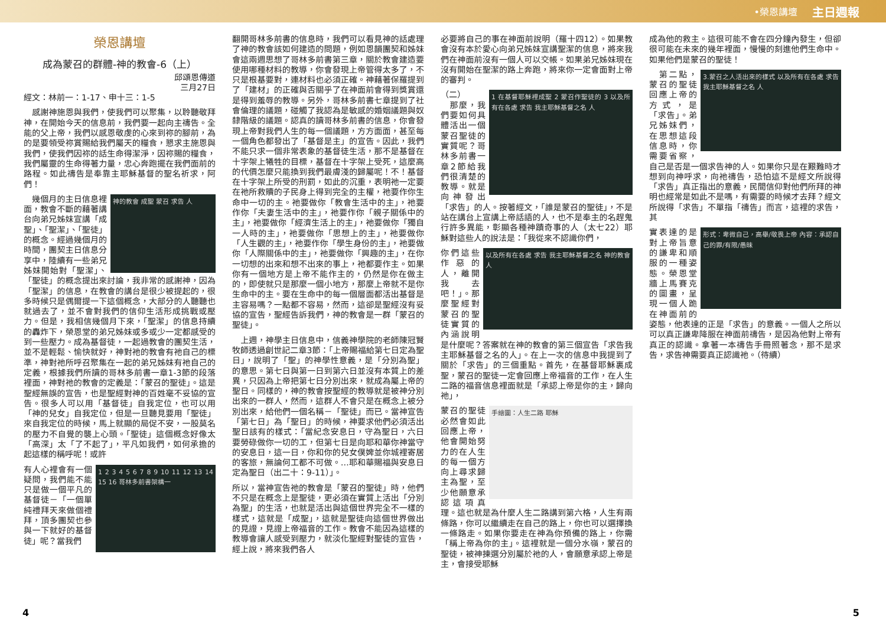•榮恩講壇 主日週報
榮恩講壇
成為蒙召的群體-神的教會-6（上）
邱頌恩傳道
三月27日
經文：林前一：1-17、申十三：1-5
　感謝神施恩與我們，使我們可以聚集，以聆聽敬拜神，在開始今天的信息前，我們要一起向主禱告。全能的父上帝，我們以感恩敬虔的心來到祢的腳前，為的是要領受祢賞賜給我們屬天的糧食，懇求主施恩與我們，使我們因祢的話生命得潔淨，因祢賜的糧食，我們屬靈的生命得著力量，忠心奔跑擺在我們面前的路程。如此禱告是奉靠主耶穌基督的聖名祈求，阿們！
神的教會 成聖 蒙召 求告 人
　幾個月的主日信息裡面，教會不斷的藉著講台向弟兄姊妹宣講「成聖」、「聖潔」、「聖徒」的概念。經過幾個月的時間，團契主日信息分享中，陸續有一些弟兄姊妹開始對「聖潔」、「聖徒」的概念提出來討論，我非常的感謝神，因為「聖潔」的信息，在教會的講台是很少被提起的，很多時候只是偶爾提一下這個概念，大部分的人聽聽也就過去了，並不會對我們的信仰生活形成挑戰或壓力。但是，我相信幾個月下來，「聖潔」的信息持續的轟炸下，榮恩堂的弟兄姊妹或多或少一定都感受的到一些壓力。成為基督徒，一起過教會的團契生活，並不是輕鬆、愉快就好，神對祂的教會有祂自己的標準，神對祂所呼召聚集在一起的弟兄姊妹有祂自己的定義，根據我們所讀的哥林多前書一章1-3節的段落裡面，神對祂的教會的定義是：「蒙召的聖徒」。這是聖經無誤的宣告，也是聖經對神的百姓毫不妥協的宣告。很多人可以用「基督徒」自我定位，也可以用「神的兒女」自我定位，但是一旦聽見要用「聖徒」來自我定位的時候，馬上就顯的局促不安，一股莫名的壓力不自覺的襲上心頭。「聖徒」這個概念好像太「高深」太「了不起了」，平凡如我們，如何承擔的起這樣的稱呼呢！或許
1 2 3 4 5 6 7 8 9 10 11 12 13 14 15 16 哥林多前書架構一
有人心裡會有一個疑問，我們能不能只是做一個平凡的基督徒－「一個單純禮拜天來做個禮拜，頂多團契也參與一下就好的基督徒」呢？當我們
翻開哥林多前書的信息時，我們可以看見神的話處理了神的教會該如何建造的問題，例如恩韻團契和姊妹會這兩週思想了哥林多前書第三章，關於教會建造要使用哪種材料的教導，你會發現上帝管得太多了，不只是根基要對，連材料也必須正確。神藉著保羅提到了「建材」的正確與否關乎了在神面前會得到獎賞還是得到羞辱的教導。另外，哥林多前書七章提到了社會倫理的議題，碰觸了我認為是敏感的婚姻議題與奴隸階級的議題。認真的讀哥林多前書的信息，你會發現上帝對我們人生的每一個議題，方方面面，甚至每一個角色都發出了「基督是主」的宣告。因此，我們不能只求一個非常表象的基督徒生活，那不是基督在十字架上犧牲的目標，基督在十字架上受死，這麼高的代價怎麼只能換到我們最膚淺的歸屬呢！不！基督在十字架上所受的刑罰，如此的沉重，表明祂一定要在祂所救贖的子民身上得到完全的主權，祂要作你生命中一切的主。祂要做你「教會生活中的主」，祂要作你「夫妻生活中的主」，祂要作你「親子關係中的主」，祂要做你「經濟生活上的主」，祂要做你「獨自一人時的主」，祂要做你「思想上的主」，祂要做你「人生觀的主」，祂要作你「學生身份的主」，祂要做你「人際關係中的主」，祂要做你「興趣的主」，在你一切想的出來和想不出來的事上，祂都要作主。如果你有一個地方是上帝不能作主的，仍然是你在做主的，即使就只是那麼一個小地方，那麼上帝就不是你生命中的主。要在生命中的每一個層面都活出基督是主容易嗎？一點都不容易，然而，這卻是聖經沒有妥協的宣告，聖經告訴我們，神的教會是一群「蒙召的聖徒」。
　上週，神學主日信息中，信義神學院的老師陳冠賢牧師透過創世記二章3節：「上帝賜福給第七日定為聖日」，說明了「聖」的神學性意義，是「分別為聖」的意思。第七日與第一日到第六日並沒有本質上的差異，只因為上帝把第七日分別出來，就成為屬上帝的聖日。同樣的，神的教會按聖經的教導就是被神分別出來的一群人，然而，這群人不會只是在概念上被分別出來，給他們一個名稱－「聖徒」而已。當神宣告「第七日」為「聖日」的時候，神要求他們必須活出聖日該有的樣式：「當紀念安息日，守為聖日，六日要勞碌做你一切的工，但第七日是向耶和華你神當守的安息日，這一日，你和你的兒女僕婢並你城裡寄居的客旅，無論何工都不可做。…耶和華賜福與安息日定為聖日（出二十：9-11）」。
所以，當神宣告祂的教會是「蒙召的聖徒」時，他們不只是在概念上是聖徒，更必須在實質上活出「分別為聖」的生活，也就是活出與這個世界完全不一樣的樣式，這就是「成聖」，這就是聖徒向這個世界做出的見證，見證上帝福音的工作。教會不能因為這樣的教導會讓人感受到壓力，就淡化聖經對聖徒的宣告，經上說，將來我們各人
必要將自己的事在神面前說明（羅十四12）。如果教會沒有本於愛心向弟兄姊妹宣講聖潔的信息，將來我們在神面前沒有一個人可以交帳。如果弟兄姊妹現在沒有開始在聖潔的路上奔跑，將來你一定會面對上帝的審判。
1 在基督耶穌裡成聖 2 蒙召作聖徒的 3 以及所有在各處 求告 我主耶穌基督之名 人
（二）
　那麼，我們要如何具體活出一個蒙召聖徒的實質呢？哥林多前書一章2節給我們很清楚的教導。就是向神發出「求告」的人。按著經文，「誰是蒙召的聖徒」，不是站在講台上宣講上帝話語的人，也不是奉主的名趕鬼行許多異能，彰顯各種神蹟奇事的人（太七22）耶穌對這些人的說法是：「我從來不認識你們，
以及所有在各處 求告 我主耶穌基督之名 神的教會 人
你們這些作惡的人，離開我去吧！」。那麼聖經對蒙召的聖徒實質的內涵說明是什麼呢？答案就在神的教會的第三個宣告「求告我主耶穌基督之名的人」。在上一次的信息中我提到了關於「求告」的三個重點。首先，在基督耶穌裏成聖，蒙召的聖徒一定會回應上帝福音的工作，在人生二路的福音信息裡面就是「承認上帝是你的主，歸向祂」，
手繪圖：人生二路 耶穌
蒙召的聖徒必然會如此回應上帝，他會開始努力的在人生的每一個方向上尋求歸主為聖，至少他願意承認這項真理。這也就是為什麼人生二路講到第六格，人生有兩條路，你可以繼續走在自己的路上，你也可以選擇換一條路走。如果你要走在神為你預備的路上，你需「稱上帝為你的主」。這裡就是一個分水嶺，蒙召的聖徒，被神揀選分別屬於祂的人，會願意承認上帝是主，會接受耶穌
成為他的救主。這很可能不會在四分鐘內發生，但卻很可能在未來的幾年裡面，慢慢的刻進他們生命中。如果他們是蒙召的聖徒！
3.蒙召之人活出來的樣式 以及所有在各處 求告 我主耶穌基督之名 人
　第二點，蒙召的聖徒回應上帝的方式，是「求告」。弟兄姊妹們，在思想這段信息時，你需要省察，自己是否是一個求告神的人。如果你只是在艱難時才想到向神呼求，向祂禱告，恐怕這不是經文所說得「求告」真正指出的意義，民間信仰對他們所拜的神明也經常是如此不是嗎，有需要的時候才去拜？經文所說得「求告」不單指「禱告」而言，這裡的求告，其
形式：卑微自己，高舉/敬畏上帝 內容：承認自己的罪/有限/愚昧
實表達的是對上帝旨意的謙卑和順服的一種姿態。榮恩堂牆上馬賽克的圖畫，呈現一個人跪在神面前的姿態，他表達的正是「求告」的意義。一個人之所以可以真正謙卑降服在神面前禱告，是因為他對上帝有真正的認識。拿著一本禱告手冊照著念，那不是求告，求告神需要真正認識祂。（待續）
4 5